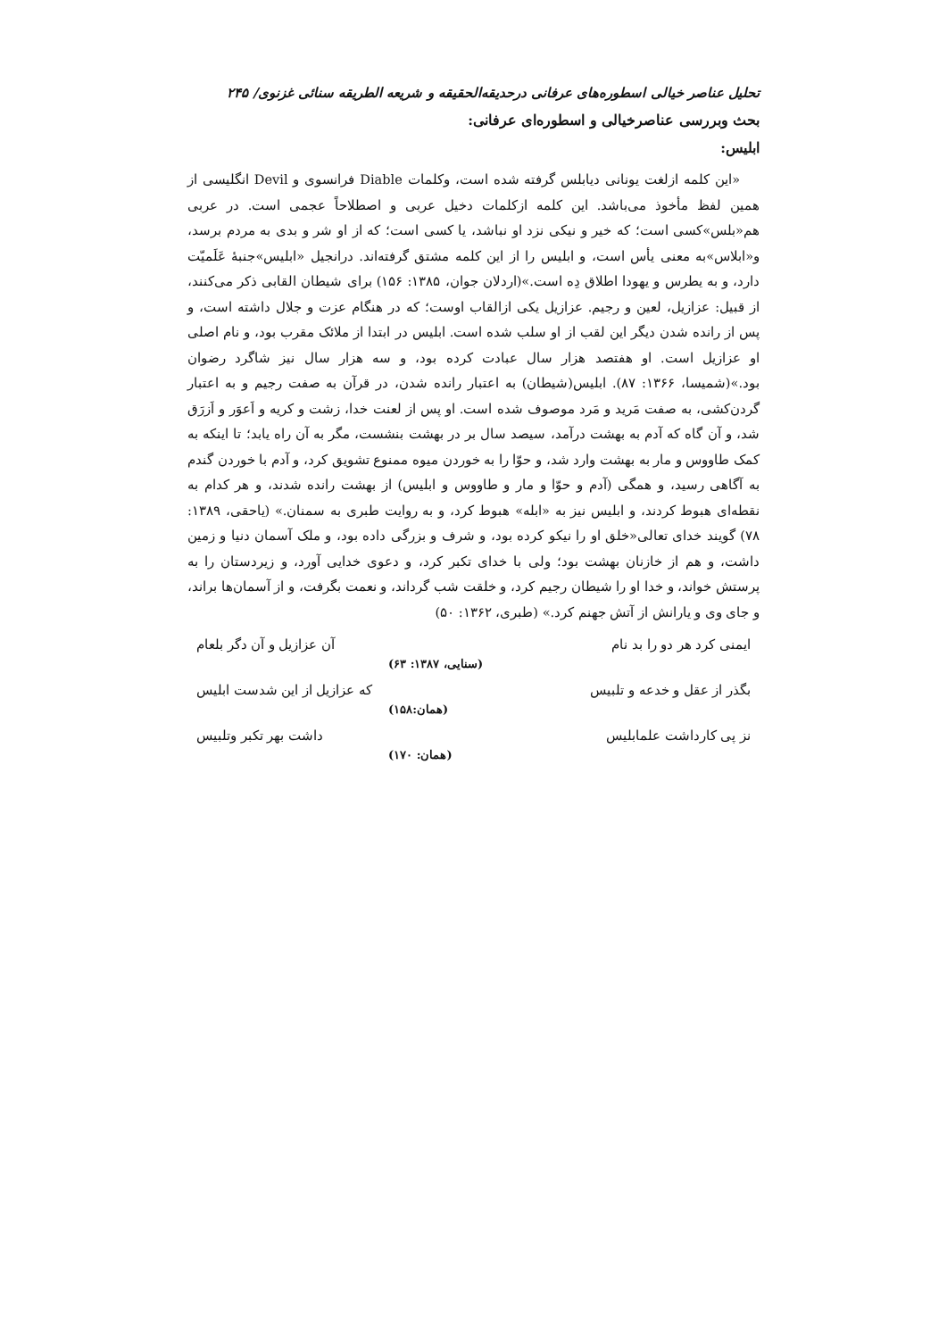تحلیل عناصر خیالی اسطوره‌های عرفانی درحدیقه‌الحقیقه و شریعه الطریقه سنائی غزنوی/ ۲۴۵
بحث وبررسی عناصرخیالی و اسطوره‌ای عرفانی:
ابلیس:
«این کلمه ازلغت یونانی دیابلس گرفته شده است، وکلمات Diable فرانسوی و Devil انگلیسی از همین لفظ مأخوذ می‌باشد. این کلمه ازکلمات دخیل عربی و اصطلاحاً عجمی است. در عربی هم«بلس»کسی است؛ که خیر و نیکی نزد او نباشد، یا کسی است؛ که از او شر و بدی به مردم برسد، و«ابلاس»به معنی یأس است، و ابلیس را از این کلمه مشتق گرفته‌اند. درانجیل «ابلیس»جنبهٔ عَلَمیّت دارد، و به یطرس و یهودا اطلاق دِه است.»(اردلان جوان، ۱۳۸۵: ۱۵۶) برای شیطان القابی ذکر می‌کنند، از قبیل: عزازیل، لعین و رجیم. عزازیل یکی ازالقاب اوست؛ که در هنگام عزت و جلال داشته است، و پس از رانده شدن دیگر این لقب از او سلب شده است. ابلیس در ابتدا از ملائک مقرب بود، و نام اصلی او عزازیل است. او هفتصد هزار سال عبادت کرده بود، و سه هزار سال نیز شاگرد رضوان بود.»(شمیسا، ۱۳۶۶: ۸۷). ابلیس(شیطان) به اعتبار رانده شدن، در قرآن به صفت رجیم و به اعتبار گردن‌کشی، به صفت مَرید و مَرد موصوف شده است. او پس از لعنت خدا، زشت و کریه و اَعوَر و اَزرَق شد، و آن گاه که آدم به بهشت درآمد، سیصد سال بر در بهشت بنشست، مگر به آن راه یابد؛ تا اینکه به کمک طاووس و مار به بهشت وارد شد، و حوّا را به خوردن میوه ممنوع تشویق کرد، و آدم با خوردن گندم به آگاهی رسید، و همگی (آدم و حوّا و مار و طاووس و ابلیس) از بهشت رانده شدند، و هر کدام به نقطه‌ای هبوط کردند، و ابلیس نیز به «ابله» هبوط کرد، و به روایت طبری به سمنان.» (یاحقی، ۱۳۸۹: ۷۸) گویند خدای تعالی«خلق او را نیکو کرده بود، و شرف و بزرگی داده بود، و ملک آسمان دنیا و زمین داشت، و هم از خازنان بهشت بود؛ ولی با خدای تکبر کرد، و دعوی خدایی آورد، و زیردستان را به پرستش خواند، و خدا او را شیطان رجیم کرد، و خلقت شب گرداند، و نعمت بگرفت، و از آسمان‌ها براند، و جای وی و یارانش از آتش جهنم کرد.» (طبری، ۱۳۶۲: ۵۰)
ایمنی کرد هر دو را بد نام آن عزازیل و آن دگر بلعام
(سنایی، ۱۳۸۷: ۶۳)
بگذر از عقل و خدعه و تلبیس که عزازیل از این شدست ابلیس
(همان:۱۵۸)
نز پی کارداشت علمابلیس داشت بهر تکبر وتلبیس
(همان: ۱۷۰)